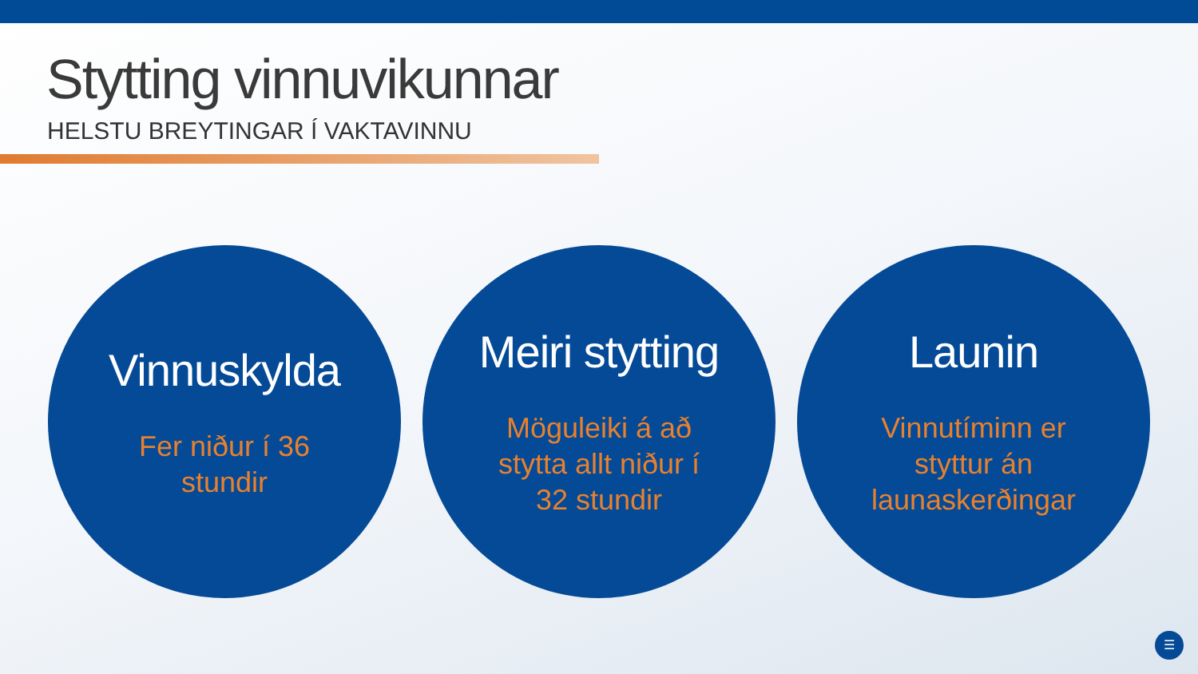Stytting vinnuvikunnar
HELSTU BREYTINGAR Í VAKTAVINNU
Vinnuskylda
Fer niður í 36
stundir
Meiri stytting
Möguleiki á að
stytta allt niður í
32 stundir
Launin
Vinnutíminn er
styttur án
launaskerðingar
☰